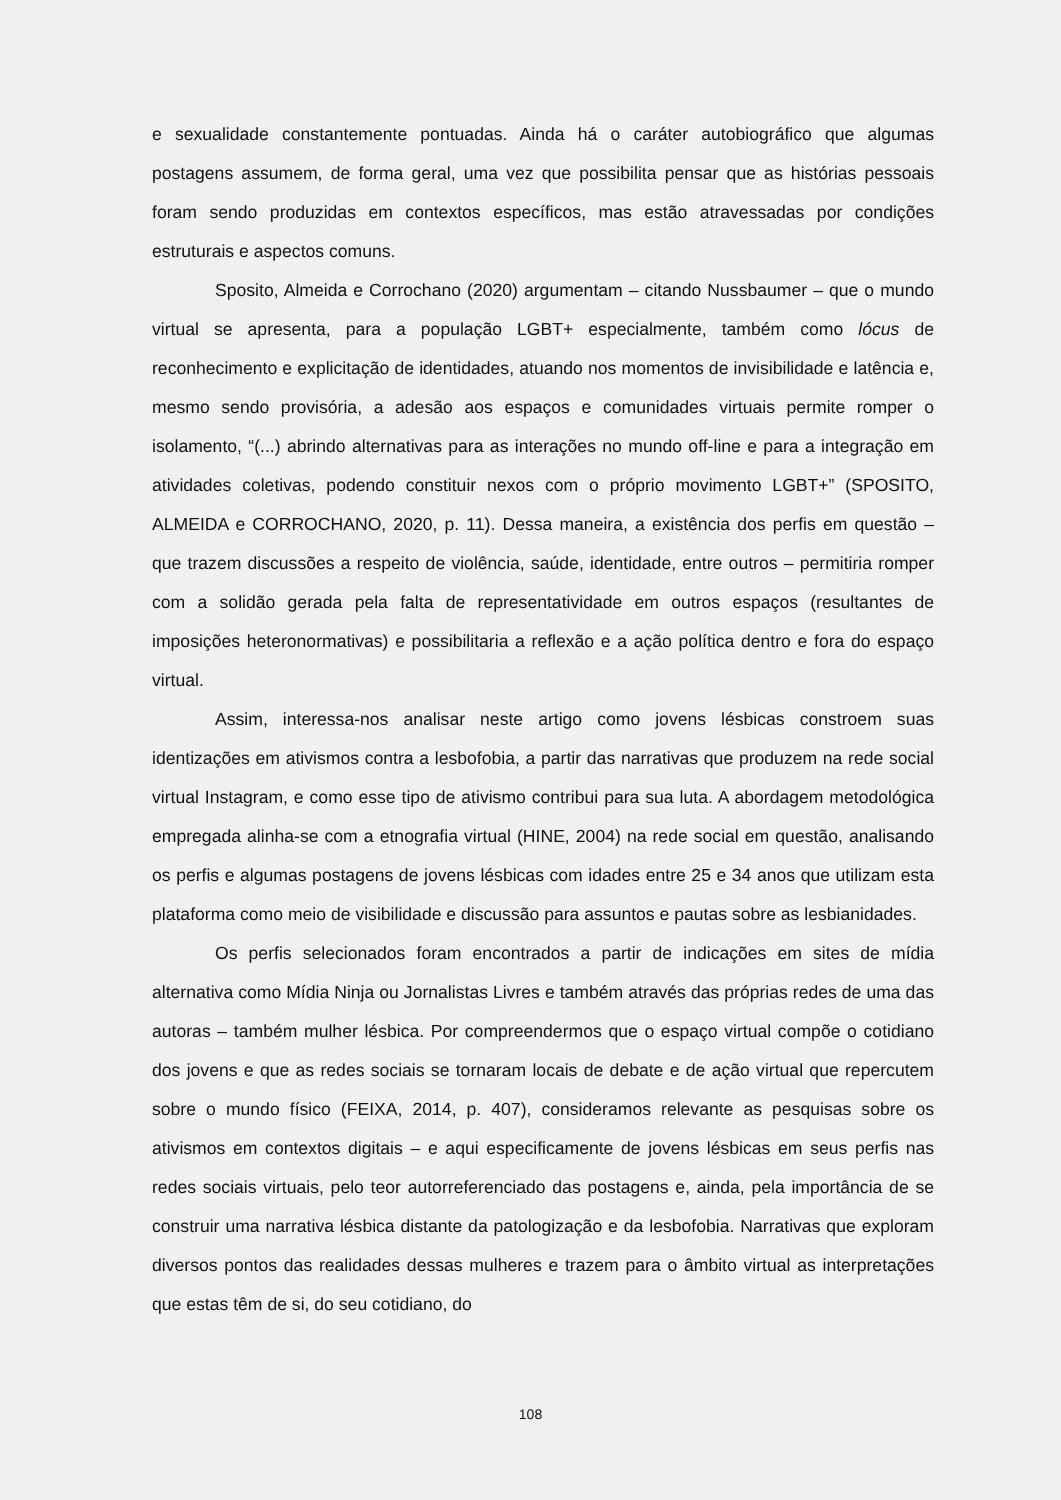e sexualidade constantemente pontuadas. Ainda há o caráter autobiográfico que algumas postagens assumem, de forma geral, uma vez que possibilita pensar que as histórias pessoais foram sendo produzidas em contextos específicos, mas estão atravessadas por condições estruturais e aspectos comuns.
Sposito, Almeida e Corrochano (2020) argumentam – citando Nussbaumer – que o mundo virtual se apresenta, para a população LGBT+ especialmente, também como lócus de reconhecimento e explicitação de identidades, atuando nos momentos de invisibilidade e latência e, mesmo sendo provisória, a adesão aos espaços e comunidades virtuais permite romper o isolamento, “(...) abrindo alternativas para as interações no mundo off-line e para a integração em atividades coletivas, podendo constituir nexos com o próprio movimento LGBT+” (SPOSITO, ALMEIDA e CORROCHANO, 2020, p. 11). Dessa maneira, a existência dos perfis em questão – que trazem discussões a respeito de violência, saúde, identidade, entre outros – permitiria romper com a solidão gerada pela falta de representatividade em outros espaços (resultantes de imposições heteronormativas) e possibilitaria a reflexão e a ação política dentro e fora do espaço virtual.
Assim, interessa-nos analisar neste artigo como jovens lésbicas constroem suas identizações em ativismos contra a lesbofobia, a partir das narrativas que produzem na rede social virtual Instagram, e como esse tipo de ativismo contribui para sua luta. A abordagem metodológica empregada alinha-se com a etnografia virtual (HINE, 2004) na rede social em questão, analisando os perfis e algumas postagens de jovens lésbicas com idades entre 25 e 34 anos que utilizam esta plataforma como meio de visibilidade e discussão para assuntos e pautas sobre as lesbianidades.
Os perfis selecionados foram encontrados a partir de indicações em sites de mídia alternativa como Mídia Ninja ou Jornalistas Livres e também através das próprias redes de uma das autoras – também mulher lésbica. Por compreendermos que o espaço virtual compõe o cotidiano dos jovens e que as redes sociais se tornaram locais de debate e de ação virtual que repercutem sobre o mundo físico (FEIXA, 2014, p. 407), consideramos relevante as pesquisas sobre os ativismos em contextos digitais – e aqui especificamente de jovens lésbicas em seus perfis nas redes sociais virtuais, pelo teor autorreferenciado das postagens e, ainda, pela importância de se construir uma narrativa lésbica distante da patologização e da lesbofobia. Narrativas que exploram diversos pontos das realidades dessas mulheres e trazem para o âmbito virtual as interpretações que estas têm de si, do seu cotidiano, do
108